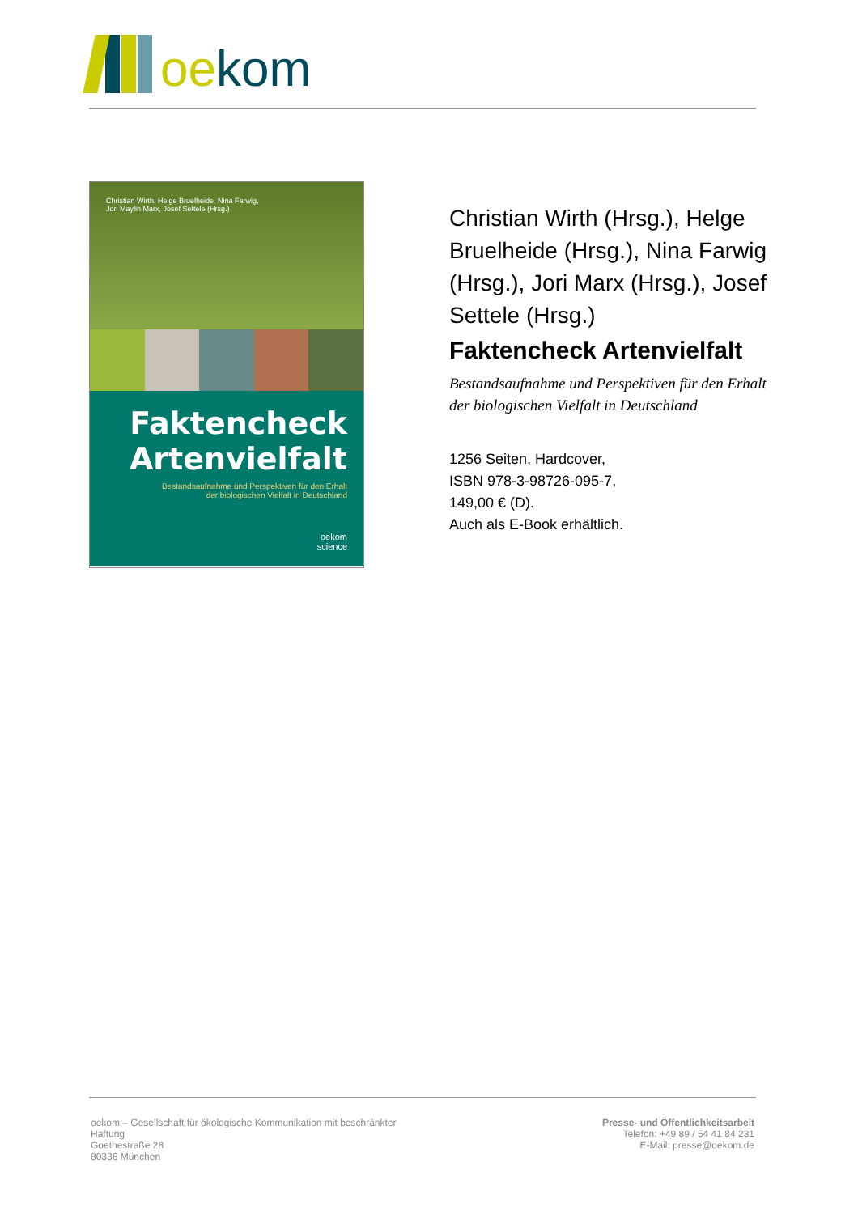oekom
Christian Wirth, Helge Bruelheide, Nina Farwig,
Jori Maylin Marx, Josef Settele (Hrsg.)
Faktencheck
Artenvielfalt
Bestandsaufnahme und Perspektiven für den Erhalt
der biologischen Vielfalt in Deutschland
oekom
science
Christian Wirth (Hrsg.), Helge Bruelheide (Hrsg.), Nina Farwig (Hrsg.), Jori Marx (Hrsg.), Josef Settele (Hrsg.)
Faktencheck Artenvielfalt
Bestandsaufnahme und Perspektiven für den Erhalt der biologischen Vielfalt in Deutschland
1256 Seiten, Hardcover,
ISBN 978-3-98726-095-7,
149,00 € (D).
Auch als E-Book erhältlich.
oekom – Gesellschaft für ökologische Kommunikation mit beschränkter
Haftung
Goethestraße 28
80336 München
Presse- und Öffentlichkeitsarbeit
Telefon: +49 89 / 54 41 84 231
E-Mail: presse@oekom.de